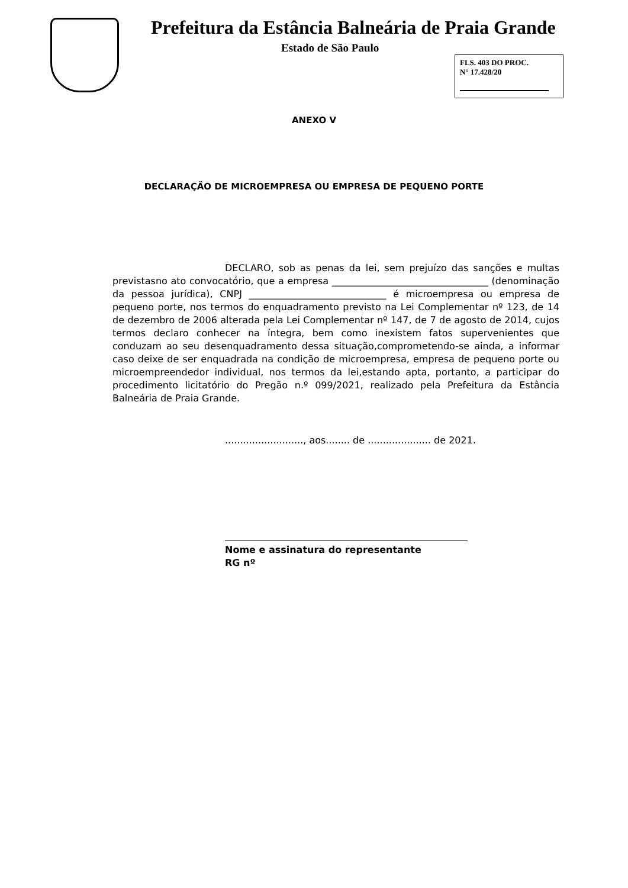Prefeitura da Estância Balneária de Praia Grande
Estado de São Paulo
FLS. 403 DO PROC.
N° 17.428/20
ANEXO V
DECLARAÇÃO DE MICROEMPRESA OU EMPRESA DE PEQUENO PORTE
DECLARO, sob as penas da lei, sem prejuízo das sanções e multas previstasno ato convocatório, que a empresa _________________________________ (denominação da pessoa jurídica), CNPJ _____________________________ é microempresa ou empresa de pequeno porte, nos termos do enquadramento previsto na Lei Complementar nº 123, de 14 de dezembro de 2006 alterada pela Lei Complementar nº 147, de 7 de agosto de 2014, cujos termos declaro conhecer na íntegra, bem como inexistem fatos supervenientes que conduzam ao seu desenquadramento dessa situação,comprometendo-se ainda, a informar caso deixe de ser enquadrada na condição de microempresa, empresa de pequeno porte ou microempreendedor individual, nos termos da lei,estando apta, portanto, a participar do procedimento licitatório do Pregão n.º 099/2021, realizado pela Prefeitura da Estância Balneária de Praia Grande.
.........................., aos........ de ..................... de 2021.
Nome e assinatura do representante
RG nº